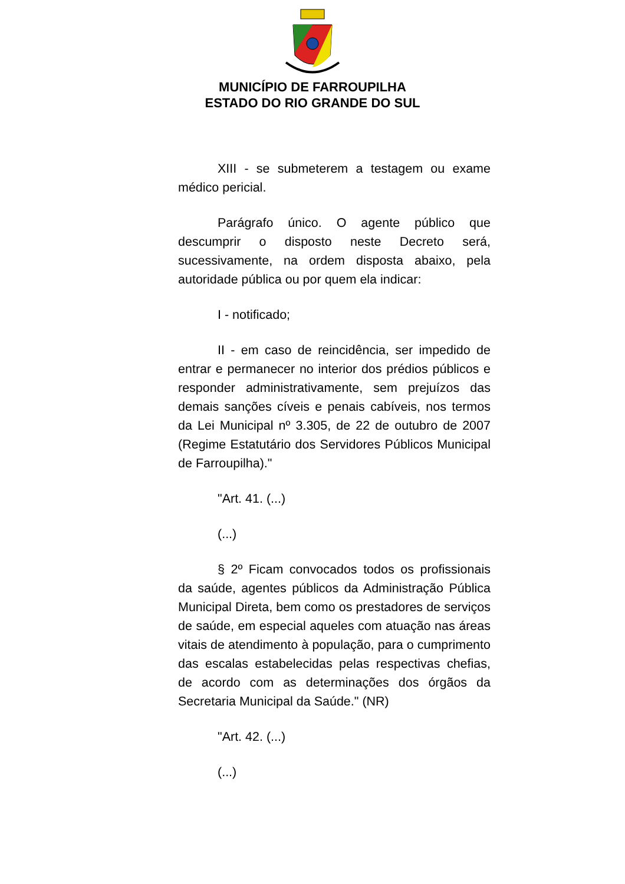MUNICÍPIO DE FARROUPILHA
ESTADO DO RIO GRANDE DO SUL
XIII - se submeterem a testagem ou exame médico pericial.
Parágrafo único. O agente público que descumprir o disposto neste Decreto será, sucessivamente, na ordem disposta abaixo, pela autoridade pública ou por quem ela indicar:
I - notificado;
II - em caso de reincidência, ser impedido de entrar e permanecer no interior dos prédios públicos e responder administrativamente, sem prejuízos das demais sanções cíveis e penais cabíveis, nos termos da Lei Municipal nº 3.305, de 22 de outubro de 2007 (Regime Estatutário dos Servidores Públicos Municipal de Farroupilha)."
"Art. 41. (...)
(...)
§ 2º Ficam convocados todos os profissionais da saúde, agentes públicos da Administração Pública Municipal Direta, bem como os prestadores de serviços de saúde, em especial aqueles com atuação nas áreas vitais de atendimento à população, para o cumprimento das escalas estabelecidas pelas respectivas chefias, de acordo com as determinações dos órgãos da Secretaria Municipal da Saúde." (NR)
"Art. 42. (...)
(...)